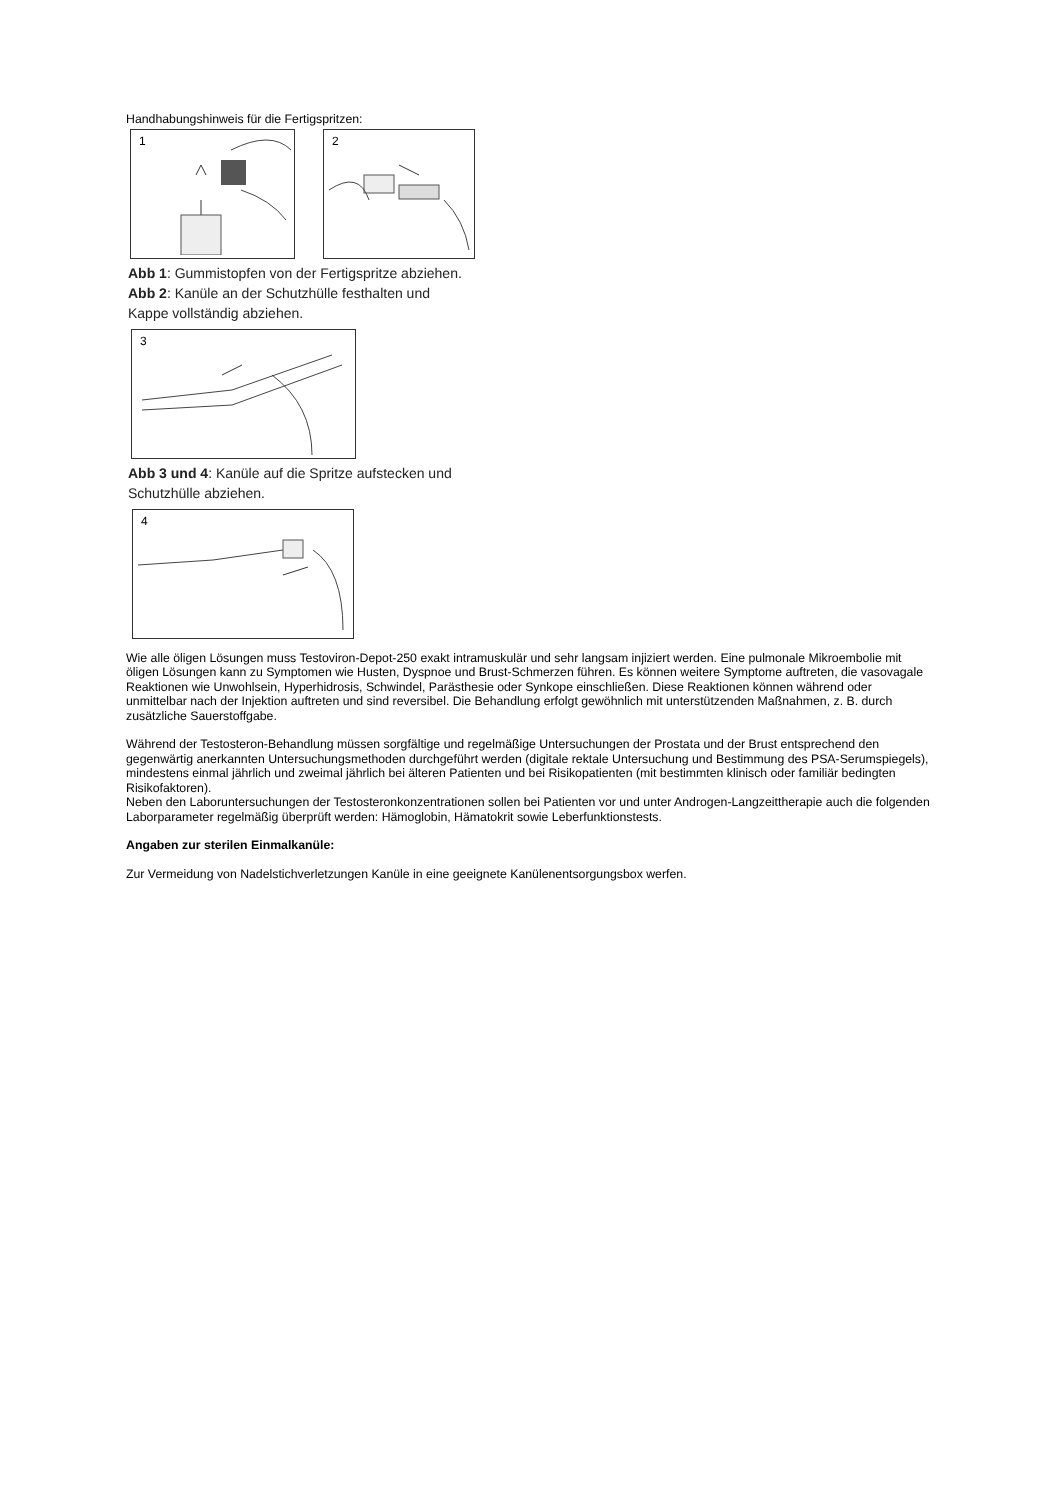Handhabungshinweis für die Fertigspritzen:
1
2
Abb 1: Gummistopfen von der Fertigspritze abziehen.
Abb 2: Kanüle an der Schutzhülle festhalten und
Kappe vollständig abziehen.
3
Abb 3 und 4: Kanüle auf die Spritze aufstecken und
Schutzhülle abziehen.
4
Wie alle öligen Lösungen muss Testoviron-Depot-250 exakt intramuskulär und sehr langsam injiziert werden. Eine pulmonale Mikroembolie mit öligen Lösungen kann zu Symptomen wie Husten, Dyspnoe und Brust-Schmerzen führen. Es können weitere Symptome auftreten, die vasovagale Reaktionen wie Unwohlsein, Hyperhidrosis, Schwindel, Parästhesie oder Synkope einschließen. Diese Reaktionen können während oder unmittelbar nach der Injektion auftreten und sind reversibel. Die Behandlung erfolgt gewöhnlich mit unterstützenden Maßnahmen, z. B. durch zusätzliche Sauerstoffgabe.
Während der Testosteron-Behandlung müssen sorgfältige und regelmäßige Untersuchungen der Prostata und der Brust entsprechend den gegenwärtig anerkannten Untersuchungsmethoden durchgeführt werden (digitale rektale Untersuchung und Bestimmung des PSA-Serumspiegels), mindestens einmal jährlich und zweimal jährlich bei älteren Patienten und bei Risikopatienten (mit bestimmten klinisch oder familiär bedingten Risikofaktoren).
Neben den Laboruntersuchungen der Testosteronkonzentrationen sollen bei Patienten vor und unter Androgen-Langzeittherapie auch die folgenden Laborparameter regelmäßig überprüft werden: Hämoglobin, Hämatokrit sowie Leberfunktionstests.
Angaben zur sterilen Einmalkanüle:
Zur Vermeidung von Nadelstichverletzungen Kanüle in eine geeignete Kanülenentsorgungsbox werfen.